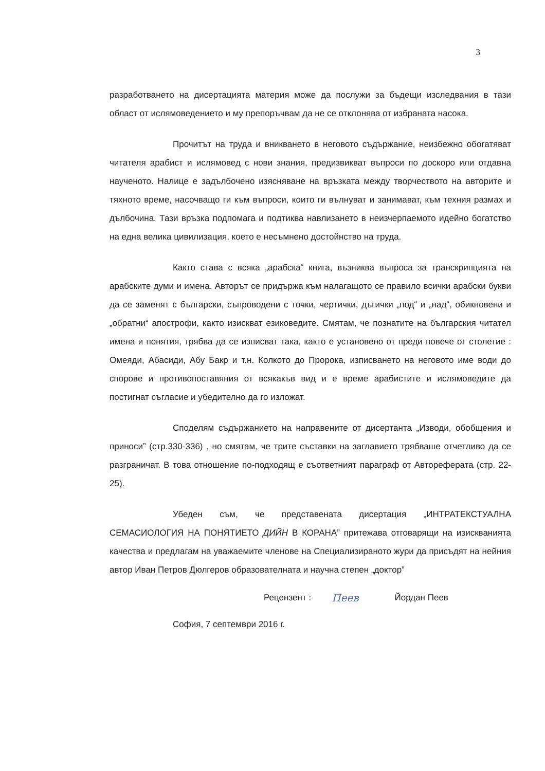3
разработването на дисертацията материя може да послужи за бъдещи изследвания в тази област от ислямоведението и му препоръчвам да не се отклонява от избраната насока.
Прочитът на труда и вникването в неговото съдържание, неизбежно обогатяват читателя арабист и ислямовед с нови знания, предизвикват въпроси по доскоро или отдавна наученото. Налице е задълбочено изясняване на връзката между творчеството на авторите и тяхното време, насочващо ги към въпроси, които ги вълнуват и занимават, към техния размах и дълбочина. Тази връзка подпомага и подтиква навлизането в неизчерпаемото идейно богатство на една велика цивилизация, което е несъмнено достойнство на труда.
Както става с всяка „арабска“ книга, възниква въпроса за транскрипцията на арабските думи и имена. Авторът се придържа към налагащото се правило всички арабски букви да се заменят с български, съпроводени с точки, чертички, дъгички „под“ и „над“, обикновени и „обратни“ апострофи, както изискват езиковедите. Смятам, че познатите на българския читател имена и понятия, трябва да се изписват така, както е установено от преди повече от столетие : Омеяди, Абасиди, Абу Бакр и т.н. Колкото до Пророка, изписването на неговото име води до спорове и противопоставяния от всякакъв вид и е време арабистите и ислямоведите да постигнат съгласие и убедително да го изложат.
Споделям съдържанието на направените от дисертанта „Изводи, обобщения и приноси” (стр.330-336) , но смятам, че трите съставки на заглавието трябваше отчетливо да се разграничат. В това отношение по-подходящ е съответният параграф от Автореферата (стр. 22-25).
Убеден съм, че представената дисертация „ИНТРАТЕКСТУАЛНА СЕМАСИОЛОГИЯ НА ПОНЯТИЕТО ДИЙН В КОРАНА” притежава отговарящи на изискванията качества и предлагам на уважаемите членове на Специализираното жури да присъдят на нейния автор Иван Петров Дюлгеров образователната и научна степен „доктор”
Рецензент : Пеев Йордан Пеев
София, 7 септември 2016 г.